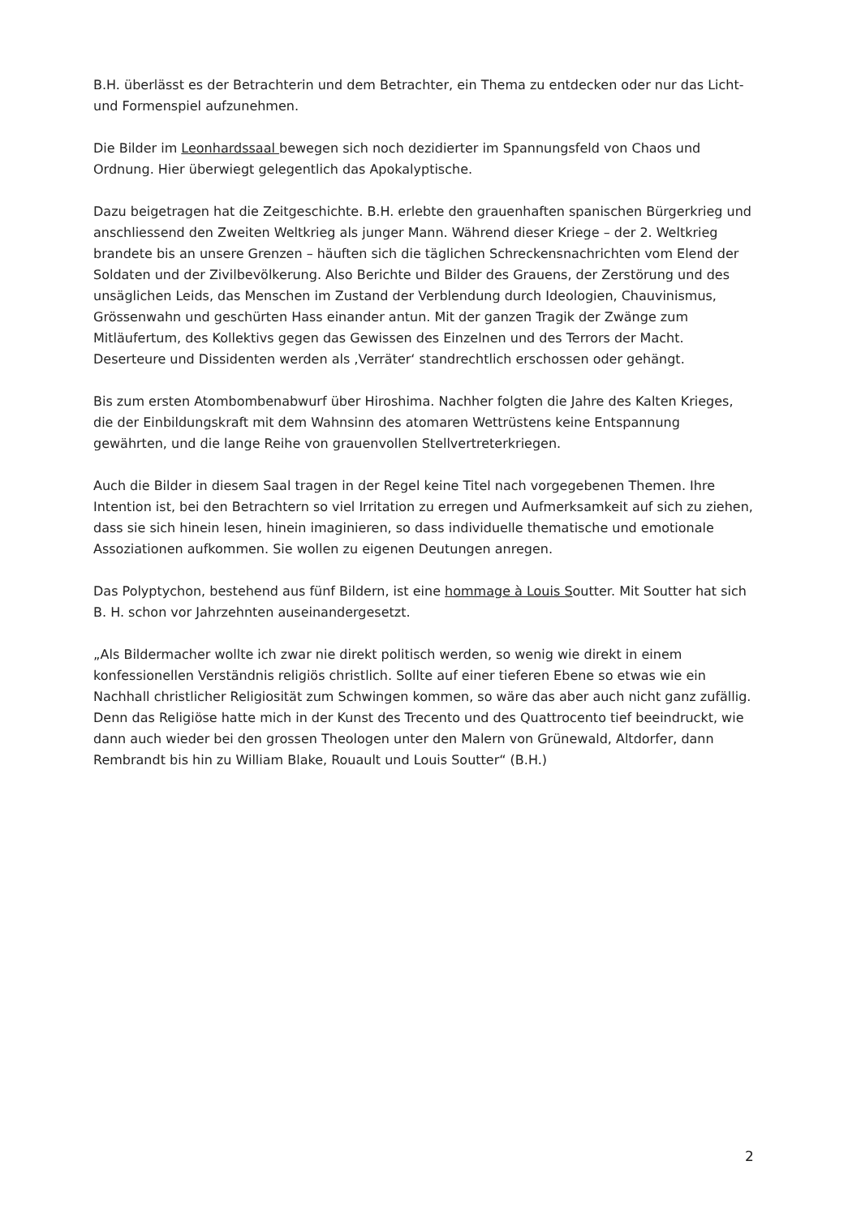B.H. überlässt es der Betrachterin und dem Betrachter, ein Thema zu entdecken oder nur das Licht- und Formenspiel aufzunehmen.
Die Bilder im Leonhardssaal bewegen sich noch dezidierter im Spannungsfeld von Chaos und Ordnung. Hier überwiegt gelegentlich das Apokalyptische.
Dazu beigetragen hat die Zeitgeschichte. B.H. erlebte den grauenhaften spanischen Bürgerkrieg und anschliessend den Zweiten Weltkrieg als junger Mann. Während dieser Kriege – der 2. Weltkrieg brandete bis an unsere Grenzen – häuften sich die täglichen Schreckensnachrichten vom Elend der Soldaten und der Zivilbevölkerung. Also Berichte und Bilder des Grauens, der Zerstörung und des unsäglichen Leids, das Menschen im Zustand der Verblendung durch Ideologien, Chauvinismus, Grössenwahn und geschürten Hass einander antun. Mit der ganzen Tragik der Zwänge zum Mitläufertum, des Kollektivs gegen das Gewissen des Einzelnen und des Terrors der Macht. Deserteure und Dissidenten werden als ‚Verräter‘ standrechtlich erschossen oder gehängt.
Bis zum ersten Atombombenabwurf über Hiroshima. Nachher folgten die Jahre des Kalten Krieges, die der Einbildungskraft mit dem Wahnsinn des atomaren Wettrüstens keine Entspannung gewährten, und die lange Reihe von grauenvollen Stellvertreterkriegen.
Auch die Bilder in diesem Saal tragen in der Regel keine Titel nach vorgegebenen Themen. Ihre Intention ist, bei den Betrachtern so viel Irritation zu erregen und Aufmerksamkeit auf sich zu ziehen, dass sie sich hinein lesen, hinein imaginieren, so dass individuelle thematische und emotionale Assoziationen aufkommen. Sie wollen zu eigenen Deutungen anregen.
Das Polyptychon, bestehend aus fünf Bildern, ist eine hommage à Louis Soutter. Mit Soutter hat sich B. H. schon vor Jahrzehnten auseinandergesetzt.
„Als Bildermacher wollte ich zwar nie direkt politisch werden, so wenig wie direkt in einem konfessionellen Verständnis religiös christlich. Sollte auf einer tieferen Ebene so etwas wie ein Nachhall christlicher Religiosität zum Schwingen kommen, so wäre das aber auch nicht ganz zufällig. Denn das Religiöse hatte mich in der Kunst des Trecento und des Quattrocento tief beeindruckt, wie dann auch wieder bei den grossen Theologen unter den Malern von Grünewald, Altdorfer, dann Rembrandt bis hin zu William Blake, Rouault und Louis Soutter“ (B.H.)
2